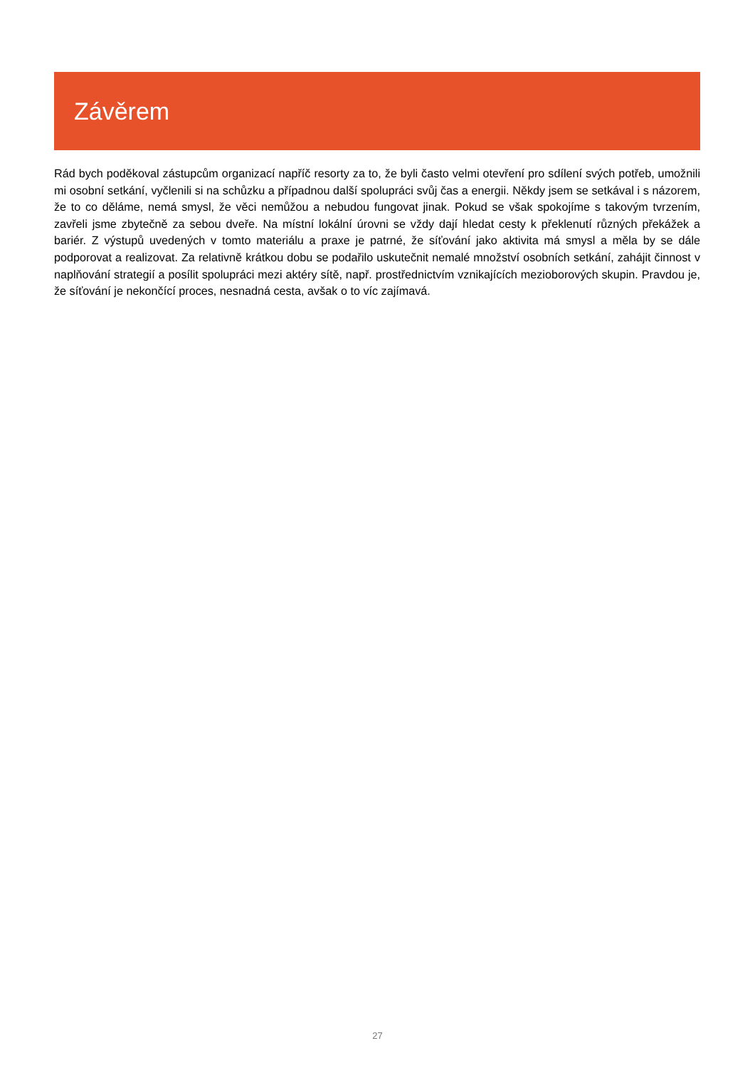Závěrem
Rád bych poděkoval zástupcům organizací napříč resorty za to, že byli často velmi otevření pro sdílení svých potřeb, umožnili mi osobní setkání, vyčlenili si na schůzku a případnou další spolupráci svůj čas a energii. Někdy jsem se setkával i s názorem, že to co děláme, nemá smysl, že věci nemůžou a nebudou fungovat jinak. Pokud se však spokojíme s takovým tvrzením, zavřeli jsme zbytečně za sebou dveře. Na místní lokální úrovni se vždy dají hledat cesty k překlenutí různých překážek a bariér. Z výstupů uvedených v tomto materiálu a praxe je patrné, že síťování jako aktivita má smysl a měla by se dále podporovat a realizovat. Za relativně krátkou dobu se podařilo uskutečnit nemalé množství osobních setkání, zahájit činnost v naplňování strategií a posílit spolupráci mezi aktéry sítě, např. prostřednictvím vznikajících mezioborových skupin. Pravdou je, že síťování je nekončící proces, nesnadná cesta, avšak o to víc zajímavá.
27